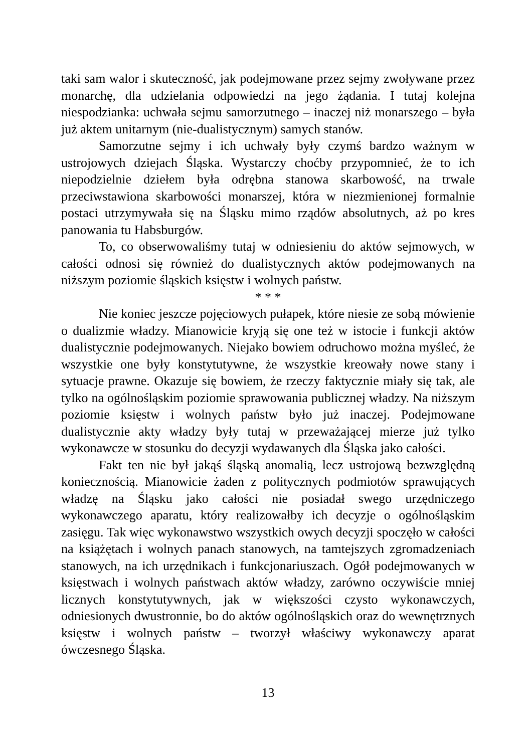taki sam walor i skuteczność, jak podejmowane przez sejmy zwoływane przez monarchę, dla udzielania odpowiedzi na jego żądania. I tutaj kolejna niespodzianka: uchwała sejmu samorzutnego – inaczej niż monarszego – była już aktem unitarnym (nie-dualistycznym) samych stanów.
Samorzutne sejmy i ich uchwały były czymś bardzo ważnym w ustrojowych dziejach Śląska. Wystarczy choćby przypomnieć, że to ich niepodzielnie dziełem była odrębna stanowa skarbowość, na trwale przeciwstawiona skarbowości monarszej, która w niezmienionej formalnie postaci utrzymywała się na Śląsku mimo rządów absolutnych, aż po kres panowania tu Habsburgów.
To, co obserwowaliśmy tutaj w odniesieniu do aktów sejmowych, w całości odnosi się również do dualistycznych aktów podejmowanych na niższym poziomie śląskich księstw i wolnych państw.
* * *
Nie koniec jeszcze pojęciowych pułapek, które niesie ze sobą mówienie o dualizmie władzy. Mianowicie kryją się one też w istocie i funkcji aktów dualistycznie podejmowanych. Niejako bowiem odruchowo można myśleć, że wszystkie one były konstytutywne, że wszystkie kreowały nowe stany i sytuacje prawne. Okazuje się bowiem, że rzeczy faktycznie miały się tak, ale tylko na ogólnośląskim poziomie sprawowania publicznej władzy. Na niższym poziomie księstw i wolnych państw było już inaczej. Podejmowane dualistycznie akty władzy były tutaj w przeważającej mierze już tylko wykonawcze w stosunku do decyzji wydawanych dla Śląska jako całości.
Fakt ten nie był jakąś śląską anomalią, lecz ustrojową bezwzględną koniecznością. Mianowicie żaden z politycznych podmiotów sprawujących władzę na Śląsku jako całości nie posiadał swego urzędniczego wykonawczego aparatu, który realizowałby ich decyzje o ogólnośląskim zasięgu. Tak więc wykonawstwo wszystkich owych decyzji spoczęło w całości na książętach i wolnych panach stanowych, na tamtejszych zgromadzeniach stanowych, na ich urzędnikach i funkcjonariuszach. Ogół podejmowanych w księstwach i wolnych państwach aktów władzy, zarówno oczywiście mniej licznych konstytutywnych, jak w większości czysto wykonawczych, odniesionych dwustronnie, bo do aktów ogólnośląskich oraz do wewnętrznych księstw i wolnych państw – tworzył właściwy wykonawczy aparat ówczesnego Śląska.
13